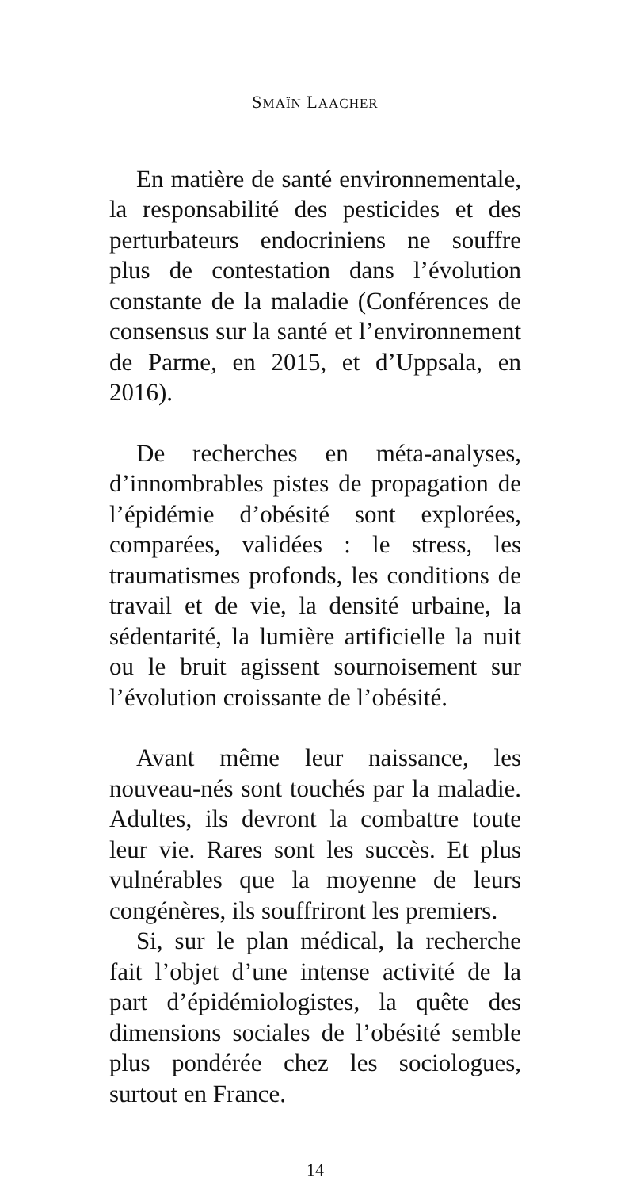SMAÏN LAACHER
En matière de santé environnementale, la responsabilité des pesticides et des perturbateurs endocriniens ne souffre plus de contestation dans l’évolution constante de la maladie (Conférences de consensus sur la santé et l’environnement de Parme, en 2015, et d’Uppsala, en 2016).
De recherches en méta-analyses, d’innombrables pistes de propagation de l’épidémie d’obésité sont explorées, comparées, validées : le stress, les traumatismes profonds, les conditions de travail et de vie, la densité urbaine, la sédentarité, la lumière artificielle la nuit ou le bruit agissent sournoisement sur l’évolution croissante de l’obésité.
Avant même leur naissance, les nouveau-nés sont touchés par la maladie. Adultes, ils devront la combattre toute leur vie. Rares sont les succès. Et plus vulnérables que la moyenne de leurs congénères, ils souffriront les premiers.
Si, sur le plan médical, la recherche fait l’objet d’une intense activité de la part d’épidémiologistes, la quête des dimensions sociales de l’obésité semble plus pondérée chez les sociologues, surtout en France.
14